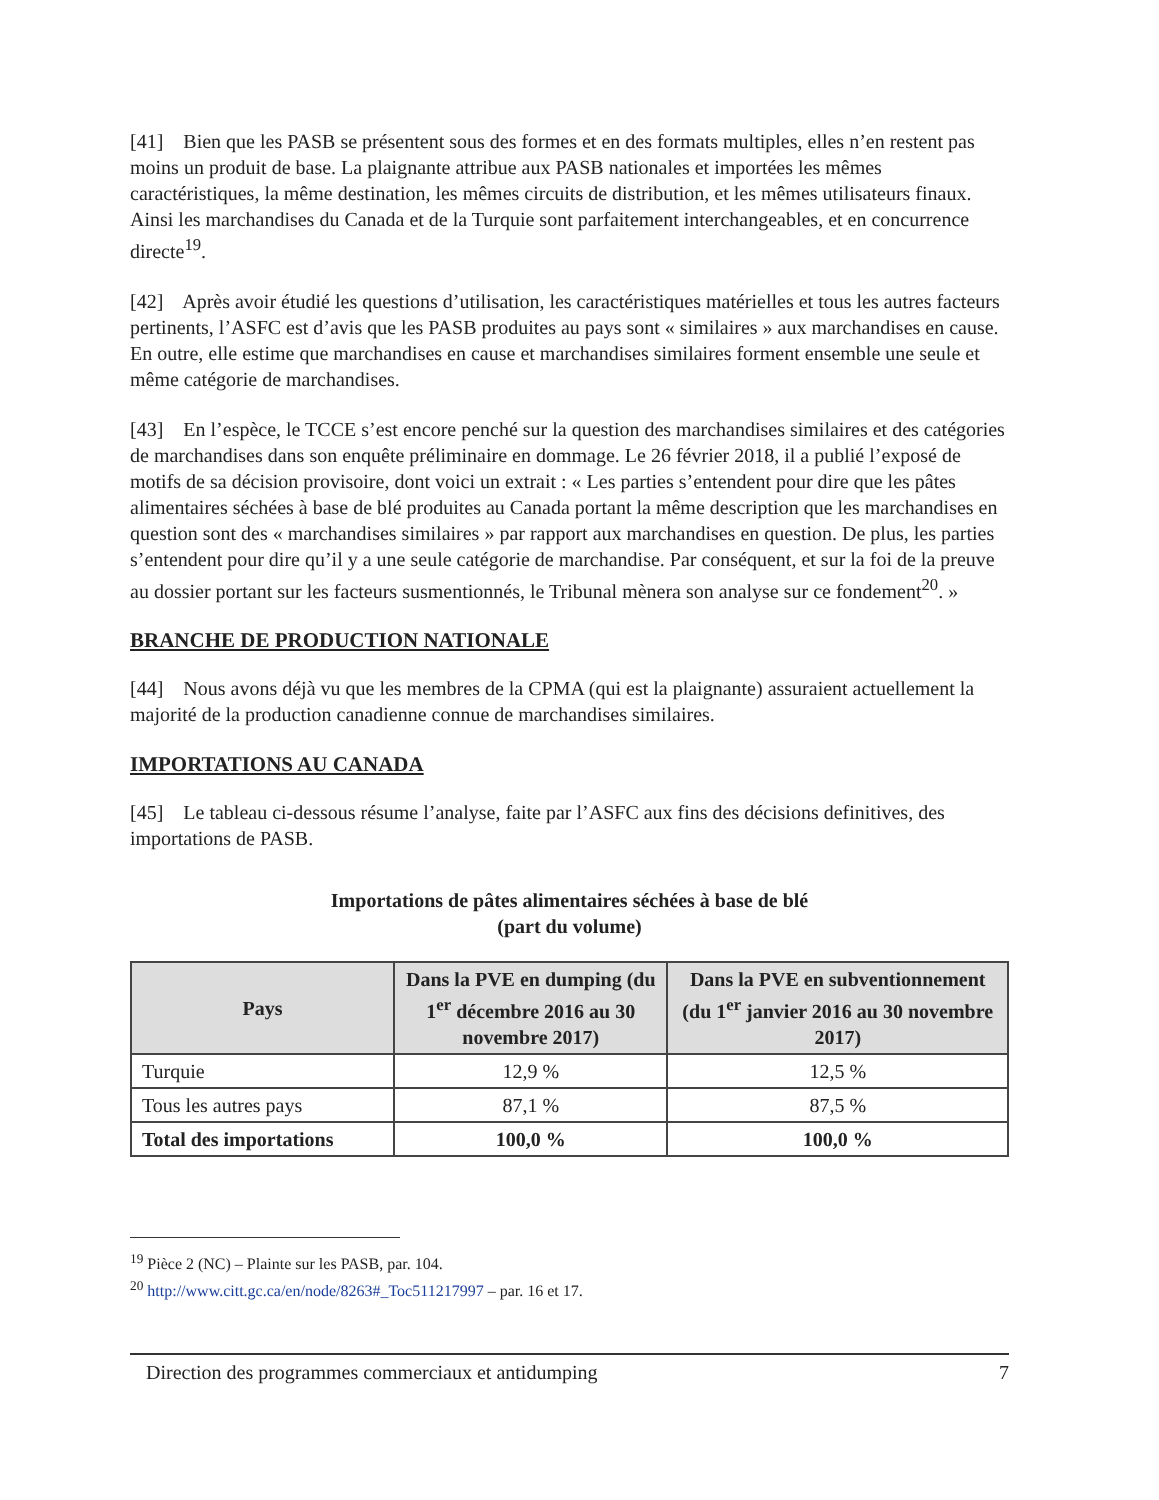[41] Bien que les PASB se présentent sous des formes et en des formats multiples, elles n’en restent pas moins un produit de base. La plaignante attribue aux PASB nationales et importées les mêmes caractéristiques, la même destination, les mêmes circuits de distribution, et les mêmes utilisateurs finaux. Ainsi les marchandises du Canada et de la Turquie sont parfaitement interchangeables, et en concurrence directe<sup>19</sup>.
[42] Après avoir étudié les questions d’utilisation, les caractéristiques matérielles et tous les autres facteurs pertinents, l’ASFC est d’avis que les PASB produites au pays sont « similaires » aux marchandises en cause. En outre, elle estime que marchandises en cause et marchandises similaires forment ensemble une seule et même catégorie de marchandises.
[43] En l’espèce, le TCCE s’est encore penché sur la question des marchandises similaires et des catégories de marchandises dans son enquête préliminaire en dommage. Le 26 février 2018, il a publié l’exposé de motifs de sa décision provisoire, dont voici un extrait : « Les parties s’entendent pour dire que les pâtes alimentaires séchées à base de blé produites au Canada portant la même description que les marchandises en question sont des « marchandises similaires » par rapport aux marchandises en question. De plus, les parties s’entendent pour dire qu’il y a une seule catégorie de marchandise. Par conséquent, et sur la foi de la preuve au dossier portant sur les facteurs susmentionnés, le Tribunal mènera son analyse sur ce fondement<sup>20</sup>. »
BRANCHE DE PRODUCTION NATIONALE
[44] Nous avons déjà vu que les membres de la CPMA (qui est la plaignante) assuraient actuellement la majorité de la production canadienne connue de marchandises similaires.
IMPORTATIONS AU CANADA
[45] Le tableau ci-dessous résume l’analyse, faite par l’ASFC aux fins des décisions definitives, des importations de PASB.
Importations de pâtes alimentaires séchées à base de blé
(part du volume)
| Pays | Dans la PVE en dumping (du 1<sup>er</sup> décembre 2016 au 30 novembre 2017) | Dans la PVE en subventionnement (du 1<sup>er</sup> janvier 2016 au 30 novembre 2017) |
| --- | --- | --- |
| Turquie | 12,9 % | 12,5 % |
| Tous les autres pays | 87,1 % | 87,5 % |
| Total des importations | 100,0 % | 100,0 % |
<sup>19</sup> Pièce 2 (NC) – Plainte sur les PASB, par. 104.
<sup>20</sup> http://www.citt.gc.ca/en/node/8263#_Toc511217997 – par. 16 et 17.
Direction des programmes commerciaux et antidumping 7